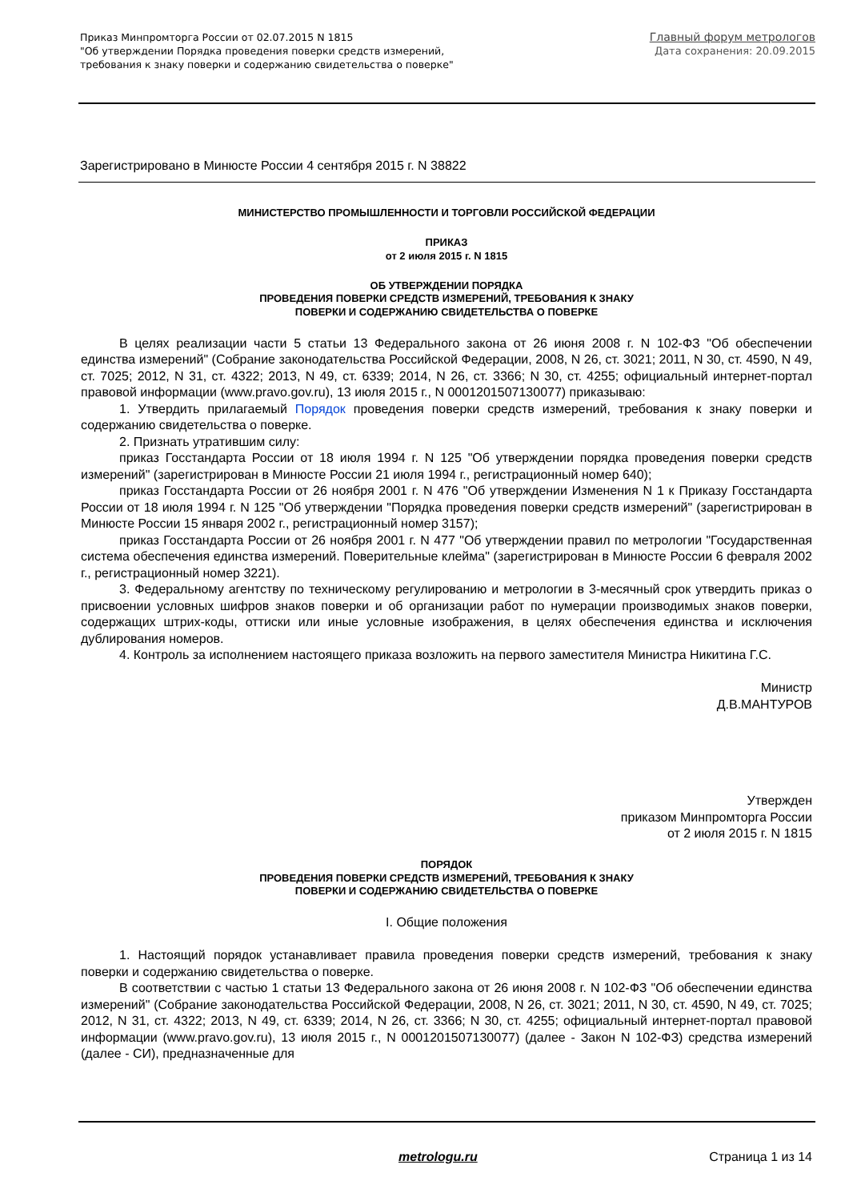Приказ Минпромторга России от 02.07.2015 N 1815
"Об утверждении Порядка проведения поверки средств измерений,
требования к знаку поверки и содержанию свидетельства о поверке"
Главный форум метрологов
Дата сохранения: 20.09.2015
Зарегистрировано в Минюсте России 4 сентября 2015 г. N 38822
МИНИСТЕРСТВО ПРОМЫШЛЕННОСТИ И ТОРГОВЛИ РОССИЙСКОЙ ФЕДЕРАЦИИ
ПРИКАЗ
от 2 июля 2015 г. N 1815
ОБ УТВЕРЖДЕНИИ ПОРЯДКА
ПРОВЕДЕНИЯ ПОВЕРКИ СРЕДСТВ ИЗМЕРЕНИЙ, ТРЕБОВАНИЯ К ЗНАКУ
ПОВЕРКИ И СОДЕРЖАНИЮ СВИДЕТЕЛЬСТВА О ПОВЕРКЕ
В целях реализации части 5 статьи 13 Федерального закона от 26 июня 2008 г. N 102-ФЗ "Об обеспечении единства измерений" (Собрание законодательства Российской Федерации, 2008, N 26, ст. 3021; 2011, N 30, ст. 4590, N 49, ст. 7025; 2012, N 31, ст. 4322; 2013, N 49, ст. 6339; 2014, N 26, ст. 3366; N 30, ст. 4255; официальный интернет-портал правовой информации (www.pravo.gov.ru), 13 июля 2015 г., N 0001201507130077) приказываю:
1. Утвердить прилагаемый Порядок проведения поверки средств измерений, требования к знаку поверки и содержанию свидетельства о поверке.
2. Признать утратившим силу:
приказ Госстандарта России от 18 июля 1994 г. N 125 "Об утверждении порядка проведения поверки средств измерений" (зарегистрирован в Минюсте России 21 июля 1994 г., регистрационный номер 640);
приказ Госстандарта России от 26 ноября 2001 г. N 476 "Об утверждении Изменения N 1 к Приказу Госстандарта России от 18 июля 1994 г. N 125 "Об утверждении "Порядка проведения поверки средств измерений" (зарегистрирован в Минюсте России 15 января 2002 г., регистрационный номер 3157);
приказ Госстандарта России от 26 ноября 2001 г. N 477 "Об утверждении правил по метрологии "Государственная система обеспечения единства измерений. Поверительные клейма" (зарегистрирован в Минюсте России 6 февраля 2002 г., регистрационный номер 3221).
3. Федеральному агентству по техническому регулированию и метрологии в 3-месячный срок утвердить приказ о присвоении условных шифров знаков поверки и об организации работ по нумерации производимых знаков поверки, содержащих штрих-коды, оттиски или иные условные изображения, в целях обеспечения единства и исключения дублирования номеров.
4. Контроль за исполнением настоящего приказа возложить на первого заместителя Министра Никитина Г.С.
Министр
Д.В.МАНТУРОВ
Утвержден
приказом Минпромторга России
от 2 июля 2015 г. N 1815
ПОРЯДОК
ПРОВЕДЕНИЯ ПОВЕРКИ СРЕДСТВ ИЗМЕРЕНИЙ, ТРЕБОВАНИЯ К ЗНАКУ
ПОВЕРКИ И СОДЕРЖАНИЮ СВИДЕТЕЛЬСТВА О ПОВЕРКЕ
I. Общие положения
1. Настоящий порядок устанавливает правила проведения поверки средств измерений, требования к знаку поверки и содержанию свидетельства о поверке.
В соответствии с частью 1 статьи 13 Федерального закона от 26 июня 2008 г. N 102-ФЗ "Об обеспечении единства измерений" (Собрание законодательства Российской Федерации, 2008, N 26, ст. 3021; 2011, N 30, ст. 4590, N 49, ст. 7025; 2012, N 31, ст. 4322; 2013, N 49, ст. 6339; 2014, N 26, ст. 3366; N 30, ст. 4255; официальный интернет-портал правовой информации (www.pravo.gov.ru), 13 июля 2015 г., N 0001201507130077) (далее - Закон N 102-ФЗ) средства измерений (далее - СИ), предназначенные для
metrologu.ru Страница 1 из 14